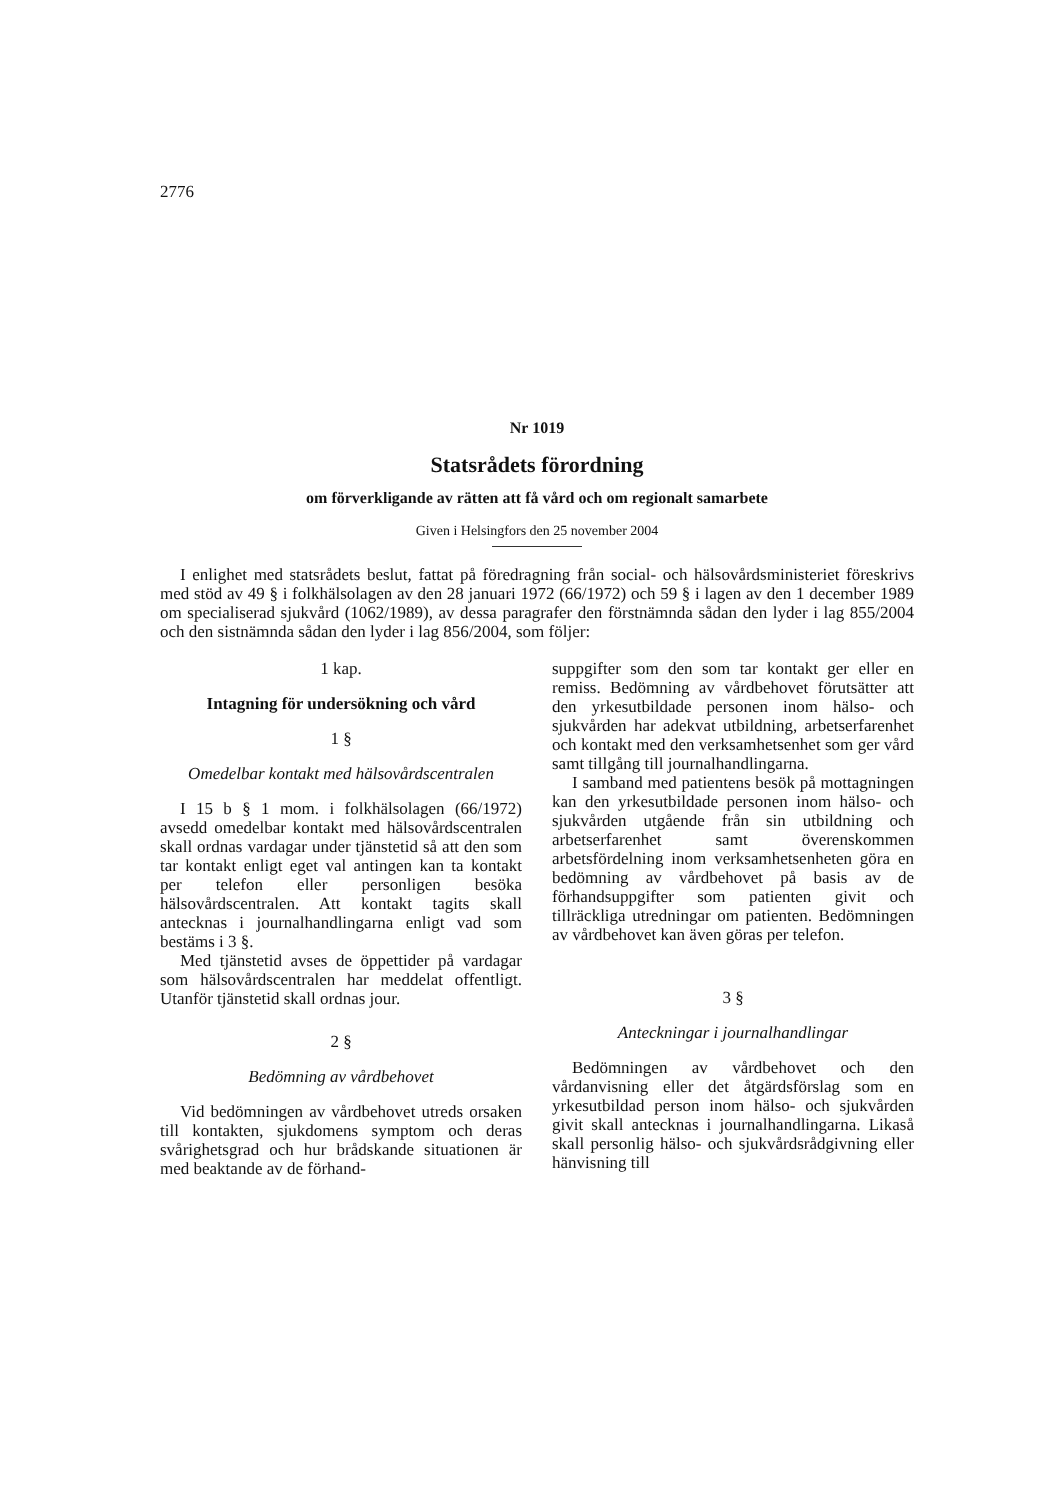2776
Nr 1019
Statsrådets förordning
om förverkligande av rätten att få vård och om regionalt samarbete
Given i Helsingfors den 25 november 2004
I enlighet med statsrådets beslut, fattat på föredragning från social- och hälsovårdsministeriet föreskrivs med stöd av 49 § i folkhälsolagen av den 28 januari 1972 (66/1972) och 59 § i lagen av den 1 december 1989 om specialiserad sjukvård (1062/1989), av dessa paragrafer den förstnämnda sådan den lyder i lag 855/2004 och den sistnämnda sådan den lyder i lag 856/2004, som följer:
1 kap.
Intagning för undersökning och vård
1 §
Omedelbar kontakt med hälsovårdscentralen
I 15 b § 1 mom. i folkhälsolagen (66/1972) avsedd omedelbar kontakt med hälsovårdscentralen skall ordnas vardagar under tjänstetid så att den som tar kontakt enligt eget val antingen kan ta kontakt per telefon eller personligen besöka hälsovårdscentralen. Att kontakt tagits skall antecknas i journalhandlingarna enligt vad som bestäms i 3 §.
Med tjänstetid avses de öppettider på vardagar som hälsovårdscentralen har meddelat offentligt. Utanför tjänstetid skall ordnas jour.
2 §
Bedömning av vårdbehovet
Vid bedömningen av vårdbehovet utreds orsaken till kontakten, sjukdomens symptom och deras svårighetsgrad och hur brådskande situationen är med beaktande av de förhand-
suppgifter som den som tar kontakt ger eller en remiss. Bedömning av vårdbehovet förutsätter att den yrkesutbildade personen inom hälso- och sjukvården har adekvat utbildning, arbetserfarenhet och kontakt med den verksamhetsenhet som ger vård samt tillgång till journalhandlingarna.
I samband med patientens besök på mottagningen kan den yrkesutbildade personen inom hälso- och sjukvården utgående från sin utbildning och arbetserfarenhet samt överenskommen arbetsfördelning inom verksamhetsenheten göra en bedömning av vårdbehovet på basis av de förhandsuppgifter som patienten givit och tillräckliga utredningar om patienten. Bedömningen av vårdbehovet kan även göras per telefon.
3 §
Anteckningar i journalhandlingar
Bedömningen av vårdbehovet och den vårdanvisning eller det åtgärdsförslag som en yrkesutbildad person inom hälso- och sjukvården givit skall antecknas i journalhandlingarna. Likaså skall personlig hälso- och sjukvårdsrådgivning eller hänvisning till